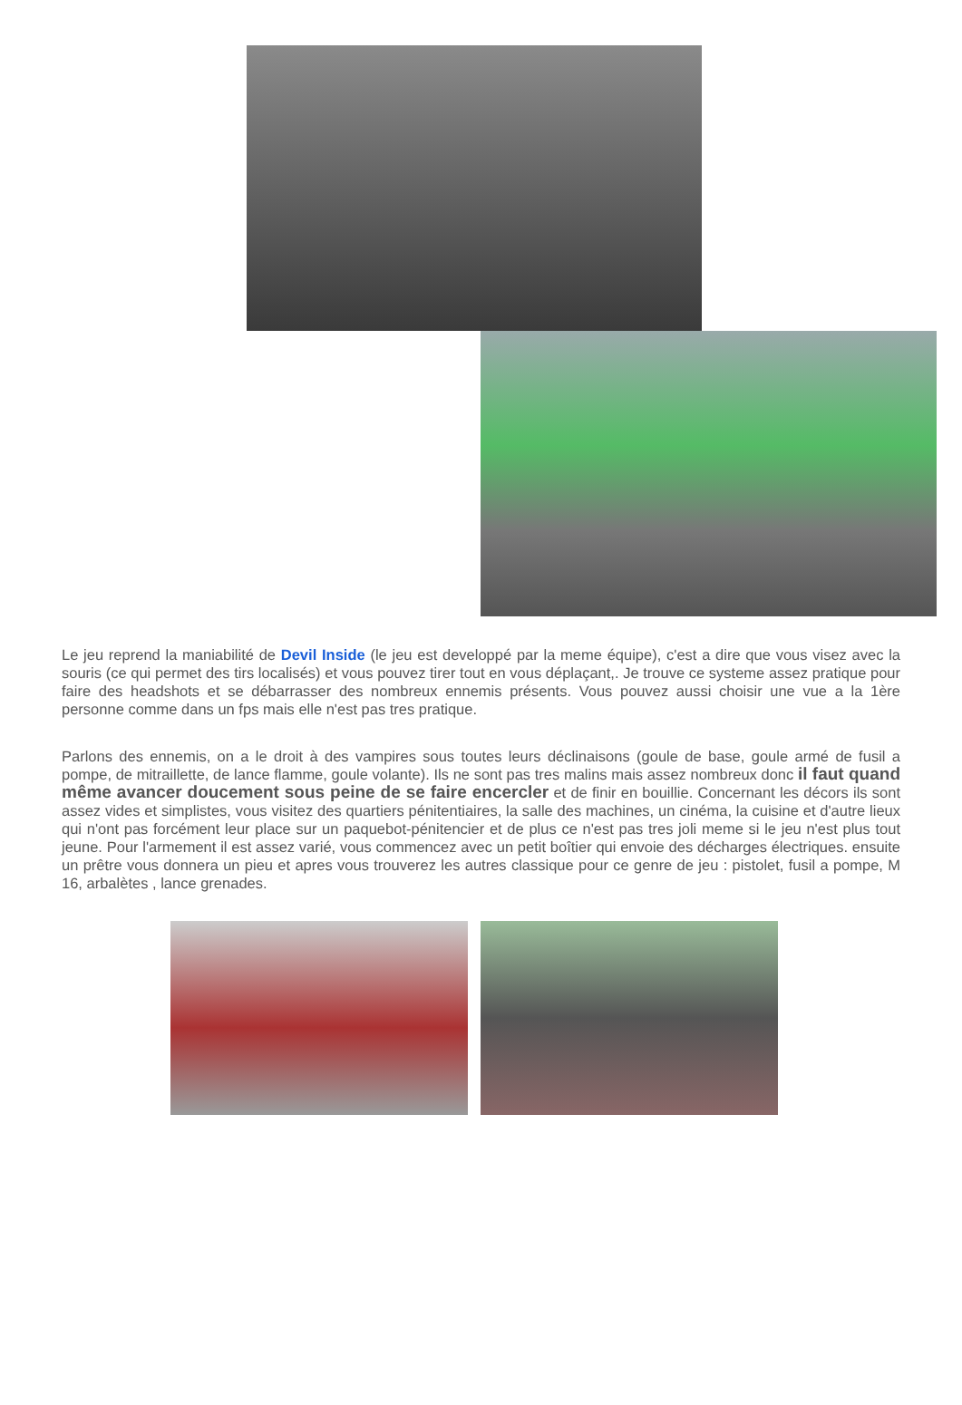Le jeu reprend la maniabilité de Devil Inside (le jeu est developpé par la meme équipe), c'est a dire que vous visez avec la souris (ce qui permet des tirs localisés) et vous pouvez tirer tout en vous déplaçant,. Je trouve ce systeme assez pratique pour faire des headshots et se débarrasser des nombreux ennemis présents. Vous pouvez aussi choisir une vue a la 1ère personne comme dans un fps mais elle n'est pas tres pratique.
Parlons des ennemis, on a le droit à des vampires sous toutes leurs déclinaisons (goule de base, goule armé de fusil a pompe, de mitraillette, de lance flamme, goule volante). Ils ne sont pas tres malins mais assez nombreux donc il faut quand même avancer doucement sous peine de se faire encercler et de finir en bouillie. Concernant les décors ils sont assez vides et simplistes, vous visitez des quartiers pénitentiaires, la salle des machines, un cinéma, la cuisine et d'autre lieux qui n'ont pas forcément leur place sur un paquebot-pénitencier et de plus ce n'est pas tres joli meme si le jeu n'est plus tout jeune. Pour l'armement il est assez varié, vous commencez avec un petit boîtier qui envoie des décharges électriques. ensuite un prêtre vous donnera un pieu et apres vous trouverez les autres classique pour ce genre de jeu : pistolet, fusil a pompe, M 16, arbalètes , lance grenades.